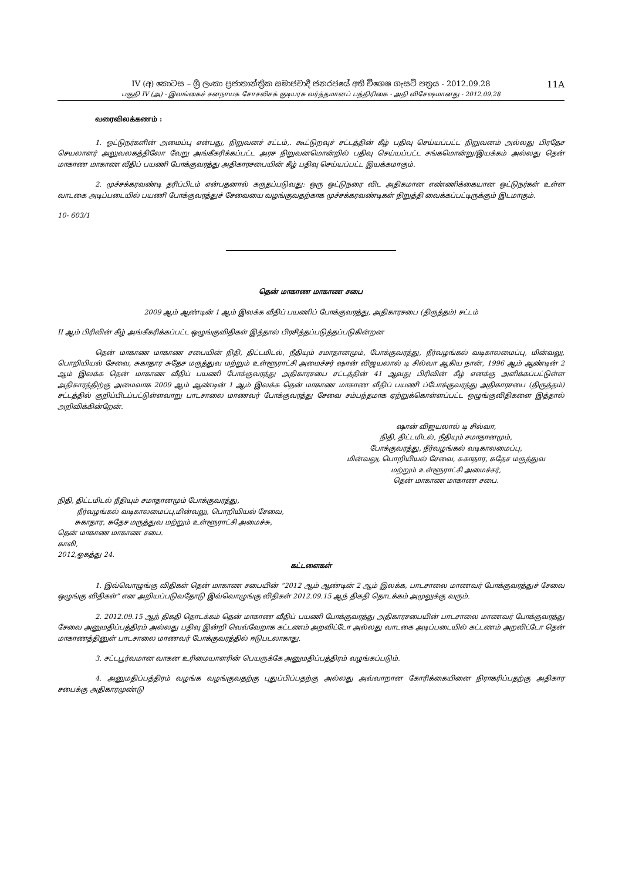IV (අ) කොටස – ශ්‍රී ලංකා ප්‍රජාතාන්ත්‍රික සමාජවාදී ජනරජයේ අති විශෙෂ ගැසට් පත්‍රය - 2012.09.28 11A
பகுதி IV (அ) - இலங்கைச் சனநாயக சோசலிசக் குடியரசு வர்த்தமானப் பத்திரிகை - அதி விசேஷமானது - 2012.09.28
வரைவிலக்கணம் :
1. ஓட்டுநர்களின் அமைப்பு என்பது, நிறுவனச் சட்டம்,. கூட்டுறவுச் சட்டத்தின் கீழ் பதிவு செய்யப்பட்ட நிறுவனம் அல்லது பிரதேச செயலாளர் அலுவலகத்திலோ வேறு அங்கீகரிக்கப்பட்ட அரச நிறுவனமொன்றில் பதிவு செய்யப்பட்ட சங்கமொன்று/இயக்கம் அல்லது தென் மாகாண மாகாண வீதிப் பயணி போக்குவரத்து அதிகாரசபையின் கீழ் பதிவு செய்யப்பட்ட இயக்கமாகும்.
2. முச்சக்கரவண்டி தரிப்பிடம் என்பதனால் கருதப்படுவது: ஒரு ஓட்டுநரை விட அதிகமான எண்ணிக்கையான ஓட்டுநர்கள் உள்ள வாடகை அடிப்படையில் பயணி போக்குவரத்துச் சேவையை வழங்குவதற்காக முச்சக்கரவண்டிகள் நிறுத்தி வைக்கப்பட்டிருக்கும் இடமாகும்.
10- 603/1
தென் மாகாண மாகாண சபை
2009 ஆம் ஆண்டின் 1 ஆம் இலக்க வீதிப் பயணிப் போக்குவரத்து, அதிகாரசபை (திருத்தம்) சட்டம்
II ஆம் பிரிவின் கீழ் அங்கீகரிக்கப்பட்ட ஒழுங்குவிதிகள் இத்தால் பிரசித்தப்படுத்தப்படுகின்றன
தென் மாகாண மாகாண சபையின் நிதி, திட்டமிடல், நீதியும் சமாதானமும், போக்குவரத்து, நீர்வழங்கல் வடிகாலமைப்பு, மின்வலு, பொறியியல் சேவை, சுகாதார சுதேச மருத்துவ மற்றும் உள்ளூராட்சி அமைச்சர் ஷான் விஜயலால் டி சில்வா ஆகிய நான், 1996 ஆம் ஆண்டின் 2 ஆம் இலக்க தென் மாகாண வீதிப் பயணி போக்குவரத்து அதிகாரசபை சட்டத்தின் 41 ஆவது பிரிவின் கீழ் எனக்கு அளிக்கப்பட்டுள்ள அதிகாரத்திற்கு அமைவாக 2009 ஆம் ஆண்டின் 1 ஆம் இலக்க தென் மாகாண மாகாண வீதிப் பயணி ப்போக்குவரத்து அதிகாரசபை (திருத்தம்) சட்டத்தில் குறிப்பிடப்பட்டுள்ளவாறு பாடசாலை மாணவர் போக்குவரத்து சேவை சம்பந்தமாக ஏற்றுக்கொள்ளப்பட்ட ஒழுங்குவிதிகளை இத்தால் அறிவிக்கின்றேன்.
ஷான் விஜயலால் டி சில்வா,
நிதி, திட்டமிடல், நீதியும் சமாதானமும்,
போக்குவரத்து, நீர்வழங்கல் வடிகாலமைப்பு,
மின்வலு, பொறியியல் சேவை, சுகாதார, சுதேச மருத்துவ
மற்றும் உள்ளூராட்சி அமைச்சர்,
தென் மாகாண மாகாண சபை.
நிதி, திட்டமிடல் நீதியும் சமாதானமும் போக்குவரத்து,
நீர்வழங்கல் வடிகாலமைப்பு,மின்வலு, பொறியியல் சேவை,
சுகாதார, சுதேச மருத்துவ மற்றும் உள்ளூராட்சி அமைச்சு,
தென் மாகாண மாகாண சபை.
காலி,
2012,ஓகத்து 24.
கட்டளைகள்
1. இவ்வொழுங்கு விதிகள் தென் மாகாண சபையின் “2012 ஆம் ஆண்டின் 2 ஆம் இலக்க, பாடசாலை மாணவர் போக்குவரத்துச் சேவை ஒழுங்கு விதிகள்” என அறியப்படுவதோடு இவ்வொழுங்கு விதிகள் 2012.09.15 ஆந் திகதி தொடக்கம் அமுலுக்கு வரும்.
2. 2012.09.15 ஆந் திகதி தொடக்கம் தென் மாகாண வீதிப் பயணி போக்குவரத்து அதிகாரசபையின் பாடசாலை மாணவர் போக்குவரத்து சேவை அனுமதிப்பத்திரம் அல்லது பதிவு இன்றி வெவ்வேறாக கட்டணம் அறவிட்டோ அல்லது வாடகை அடிப்படையில் கட்டணம் அறவிட்டோ தென் மாகாணத்தினுள் பாடசாலை மாணவர் போக்குவரத்தில் ஈடுபடலாகாது.
3. சட்டபூர்வமான வாகன உரிமையாளரின் பெயருக்கே அனுமதிப்பத்திரம் வழங்கப்படும்.
4. அனுமதிப்பத்திரம் வழங்க வழங்குவதற்கு புதுப்பிப்பதற்கு அல்லது அவ்வாறான கோரிக்கையினை நிராகரிப்பதற்கு அதிகார சபைக்கு அதிகாரமுண்டு